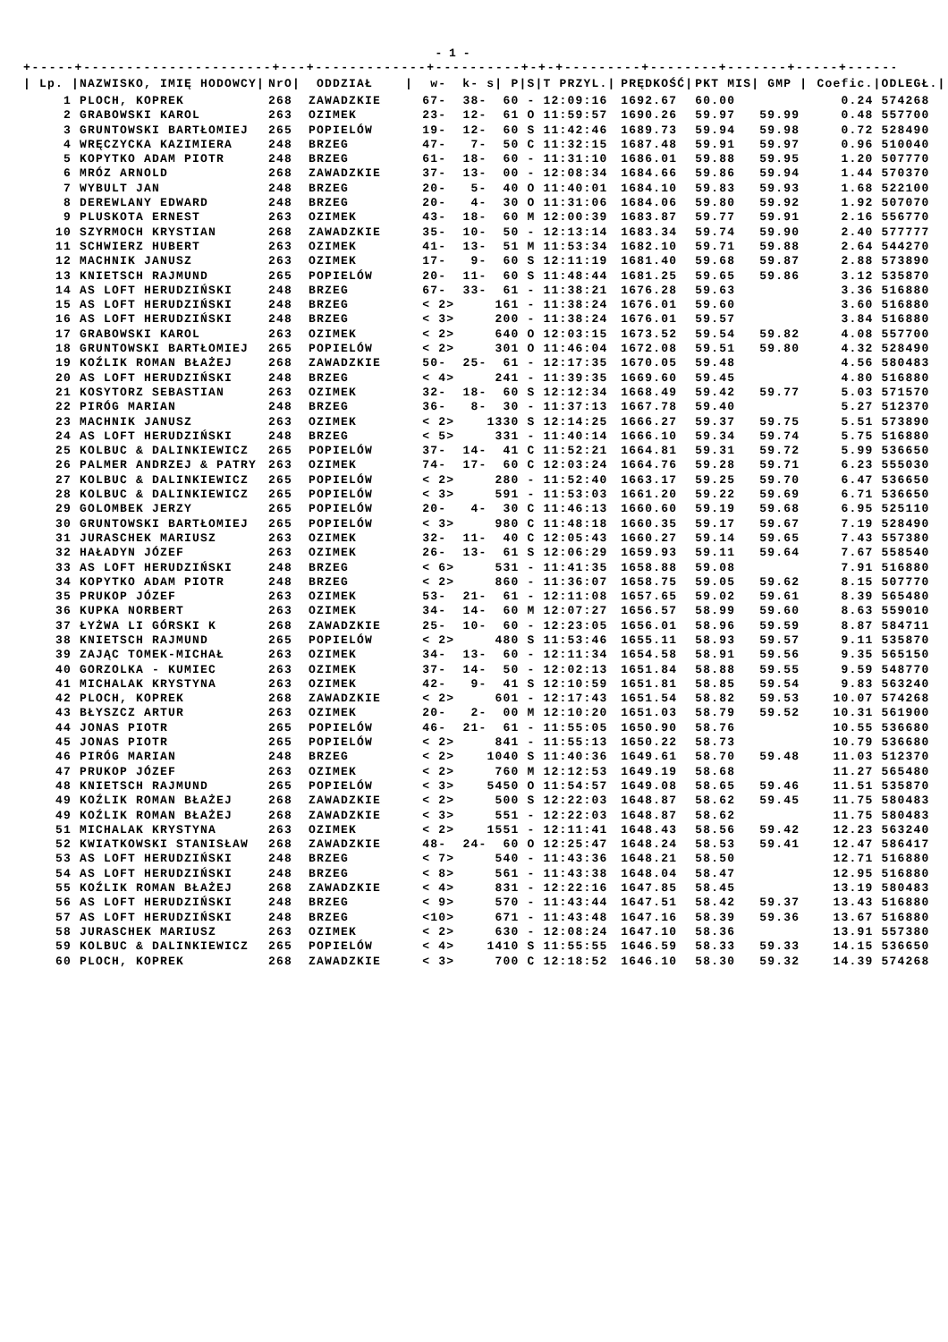- 1 -
+-----+----------------------+---+-------------+----------+-+-+---------+--------+-------+-----+-------+-------+
| / Lp. / | NAZWISKO, IMIĘ HODOWCY/ | NrO/ | ODDZIAŁ / | w- k- s/ | | | P/ | S/ | T PRZYL./ | PRĘDKOŚĆ/ | PKT MIS/ | GMP / | Coefic./ | ODLEGŁ./ |
| --- | --- | --- | --- | --- | --- | --- | --- | --- | --- | --- | --- | --- | --- | --- |
| 1 | PLOCH, KOPREK | 268 | ZAWADZKIE | 67- | 38- | 6 | 0 | - | 12:09:16 | 1692.67 | 60.00 | | 0.24 | 574268 |
| 2 | GRABOWSKI KAROL | 263 | OZIMEK | 23- | 12- | 6 | 1 | O | 11:59:57 | 1690.26 | 59.97 | 59.99 | 0.48 | 557700 |
| 3 | GRUNTOWSKI BARTŁOMIEJ | 265 | POPIELÓW | 19- | 12- | 6 | 0 | S | 11:42:46 | 1689.73 | 59.94 | 59.98 | 0.72 | 528490 |
| 4 | WRĘCZYCKA KAZIMIERA | 248 | BRZEG | 47- | 7- | 5 | 0 | C | 11:32:15 | 1687.48 | 59.91 | 59.97 | 0.96 | 510040 |
| 5 | KOPYTKO ADAM PIOTR | 248 | BRZEG | 61- | 18- | 6 | 0 | - | 11:31:10 | 1686.01 | 59.88 | 59.95 | 1.20 | 507770 |
| 6 | MRÓZ ARNOLD | 268 | ZAWADZKIE | 37- | 13- | 0 | 0 | - | 12:08:34 | 1684.66 | 59.86 | 59.94 | 1.44 | 570370 |
| 7 | WYBULT JAN | 248 | BRZEG | 20- | 5- | 4 | 0 | O | 11:40:01 | 1684.10 | 59.83 | 59.93 | 1.68 | 522100 |
| 8 | DEREWLANY EDWARD | 248 | BRZEG | 20- | 4- | 3 | 0 | O | 11:31:06 | 1684.06 | 59.80 | 59.92 | 1.92 | 507070 |
| 9 | PLUSKOTA ERNEST | 263 | OZIMEK | 43- | 18- | 6 | 0 | M | 12:00:39 | 1683.87 | 59.77 | 59.91 | 2.16 | 556770 |
| 10 | SZYRMOCH KRYSTIAN | 268 | ZAWADZKIE | 35- | 10- | 5 | 0 | - | 12:13:14 | 1683.34 | 59.74 | 59.90 | 2.40 | 577777 |
| 11 | SCHWIERZ HUBERT | 263 | OZIMEK | 41- | 13- | 5 | 1 | M | 11:53:34 | 1682.10 | 59.71 | 59.88 | 2.64 | 544270 |
| 12 | MACHNIK JANUSZ | 263 | OZIMEK | 17- | 9- | 6 | 0 | S | 12:11:19 | 1681.40 | 59.68 | 59.87 | 2.88 | 573890 |
| 13 | KNIETSCH RAJMUND | 265 | POPIELÓW | 20- | 11- | 6 | 0 | S | 11:48:44 | 1681.25 | 59.65 | 59.86 | 3.12 | 535870 |
| 14 | AS LOFT HERUDZIŃSKI | 248 | BRZEG | 67- | 33- | 6 | 1 | - | 11:38:21 | 1676.28 | 59.63 | | 3.36 | 516880 |
| 15 | AS LOFT HERUDZIŃSKI | 248 | BRZEG | < 2> | | 16 | 1 | - | 11:38:24 | 1676.01 | 59.60 | | 3.60 | 516880 |
| 16 | AS LOFT HERUDZIŃSKI | 248 | BRZEG | < 3> | | 20 | 0 | - | 11:38:24 | 1676.01 | 59.57 | | 3.84 | 516880 |
| 17 | GRABOWSKI KAROL | 263 | OZIMEK | < 2> | | 64 | 0 | O | 12:03:15 | 1673.52 | 59.54 | 59.82 | 4.08 | 557700 |
| 18 | GRUNTOWSKI BARTŁOMIEJ | 265 | POPIELÓW | < 2> | | 30 | 1 | O | 11:46:04 | 1672.08 | 59.51 | 59.80 | 4.32 | 528490 |
| 19 | KOŹLIK ROMAN BŁAŻEJ | 268 | ZAWADZKIE | 50- | 25- | 6 | 1 | - | 12:17:35 | 1670.05 | 59.48 | | 4.56 | 580483 |
| 20 | AS LOFT HERUDZIŃSKI | 248 | BRZEG | < 4> | | 24 | 1 | - | 11:39:35 | 1669.60 | 59.45 | | 4.80 | 516880 |
| 21 | KOSYTORZ SEBASTIAN | 263 | OZIMEK | 32- | 18- | 6 | 0 | S | 12:12:34 | 1668.49 | 59.42 | 59.77 | 5.03 | 571570 |
| 22 | PIRÓG MARIAN | 248 | BRZEG | 36- | 8- | 3 | 0 | - | 11:37:13 | 1667.78 | 59.40 | | 5.27 | 512370 |
| 23 | MACHNIK JANUSZ | 263 | OZIMEK | < 2> | | 133 | 0 | S | 12:14:25 | 1666.27 | 59.37 | 59.75 | 5.51 | 573890 |
| 24 | AS LOFT HERUDZIŃSKI | 248 | BRZEG | < 5> | | 33 | 1 | - | 11:40:14 | 1666.10 | 59.34 | 59.74 | 5.75 | 516880 |
| 25 | KOLBUC & DALINKIEWICZ | 265 | POPIELÓW | 37- | 14- | 4 | 1 | C | 11:52:21 | 1664.81 | 59.31 | 59.72 | 5.99 | 536650 |
| 26 | PALMER ANDRZEJ & PATRY | 263 | OZIMEK | 74- | 17- | 6 | 0 | C | 12:03:24 | 1664.76 | 59.28 | 59.71 | 6.23 | 555030 |
| 27 | KOLBUC & DALINKIEWICZ | 265 | POPIELÓW | < 2> | | 28 | 0 | - | 11:52:40 | 1663.17 | 59.25 | 59.70 | 6.47 | 536650 |
| 28 | KOLBUC & DALINKIEWICZ | 265 | POPIELÓW | < 3> | | 59 | 1 | - | 11:53:03 | 1661.20 | 59.22 | 59.69 | 6.71 | 536650 |
| 29 | GOLOMBEK JERZY | 265 | POPIELÓW | 20- | 4- | 3 | 0 | C | 11:46:13 | 1660.60 | 59.19 | 59.68 | 6.95 | 525110 |
| 30 | GRUNTOWSKI BARTŁOMIEJ | 265 | POPIELÓW | < 3> | | 98 | 0 | C | 11:48:18 | 1660.35 | 59.17 | 59.67 | 7.19 | 528490 |
| 31 | JURASCHEK MARIUSZ | 263 | OZIMEK | 32- | 11- | 4 | 0 | C | 12:05:43 | 1660.27 | 59.14 | 59.65 | 7.43 | 557380 |
| 32 | HAŁADYN JÓZEF | 263 | OZIMEK | 26- | 13- | 6 | 1 | S | 12:06:29 | 1659.93 | 59.11 | 59.64 | 7.67 | 558540 |
| 33 | AS LOFT HERUDZIŃSKI | 248 | BRZEG | < 6> | | 53 | 1 | - | 11:41:35 | 1658.88 | 59.08 | | 7.91 | 516880 |
| 34 | KOPYTKO ADAM PIOTR | 248 | BRZEG | < 2> | | 86 | 0 | - | 11:36:07 | 1658.75 | 59.05 | 59.62 | 8.15 | 507770 |
| 35 | PRUKOP JÓZEF | 263 | OZIMEK | 53- | 21- | 6 | 1 | - | 12:11:08 | 1657.65 | 59.02 | 59.61 | 8.39 | 565480 |
| 36 | KUPKA NORBERT | 263 | OZIMEK | 34- | 14- | 6 | 0 | M | 12:07:27 | 1656.57 | 58.99 | 59.60 | 8.63 | 559010 |
| 37 | ŁYŻWA LI GÓRSKI K | 268 | ZAWADZKIE | 25- | 10- | 6 | 0 | - | 12:23:05 | 1656.01 | 58.96 | 59.59 | 8.87 | 584711 |
| 38 | KNIETSCH RAJMUND | 265 | POPIELÓW | < 2> | | 48 | 0 | S | 11:53:46 | 1655.11 | 58.93 | 59.57 | 9.11 | 535870 |
| 39 | ZAJĄC TOMEK-MICHAŁ | 263 | OZIMEK | 34- | 13- | 6 | 0 | - | 12:11:34 | 1654.58 | 58.91 | 59.56 | 9.35 | 565150 |
| 40 | GORZOLKA - KUMIEC | 263 | OZIMEK | 37- | 14- | 5 | 0 | - | 12:02:13 | 1651.84 | 58.88 | 59.55 | 9.59 | 548770 |
| 41 | MICHALAK KRYSTYNA | 263 | OZIMEK | 42- | 9- | 4 | 1 | S | 12:10:59 | 1651.81 | 58.85 | 59.54 | 9.83 | 563240 |
| 42 | PLOCH, KOPREK | 268 | ZAWADZKIE | < 2> | | 60 | 1 | - | 12:17:43 | 1651.54 | 58.82 | 59.53 | 10.07 | 574268 |
| 43 | BŁYSZCZ ARTUR | 263 | OZIMEK | 20- | 2- | 0 | 0 | M | 12:10:20 | 1651.03 | 58.79 | 59.52 | 10.31 | 561900 |
| 44 | JONAS PIOTR | 265 | POPIELÓW | 46- | 21- | 6 | 1 | - | 11:55:05 | 1650.90 | 58.76 | | 10.55 | 536680 |
| 45 | JONAS PIOTR | 265 | POPIELÓW | < 2> | | 84 | 1 | - | 11:55:13 | 1650.22 | 58.73 | | 10.79 | 536680 |
| 46 | PIRÓG MARIAN | 248 | BRZEG | < 2> | | 104 | 0 | S | 11:40:36 | 1649.61 | 58.70 | 59.48 | 11.03 | 512370 |
| 47 | PRUKOP JÓZEF | 263 | OZIMEK | < 2> | | 76 | 0 | M | 12:12:53 | 1649.19 | 58.68 | | 11.27 | 565480 |
| 48 | KNIETSCH RAJMUND | 265 | POPIELÓW | < 3> | | 545 | 0 | O | 11:54:57 | 1649.08 | 58.65 | 59.46 | 11.51 | 535870 |
| 49 | KOŹLIK ROMAN BŁAŻEJ | 268 | ZAWADZKIE | < 2> | | 50 | 0 | S | 12:22:03 | 1648.87 | 58.62 | 59.45 | 11.75 | 580483 |
| 49 | KOŹLIK ROMAN BŁAŻEJ | 268 | ZAWADZKIE | < 3> | | 55 | 1 | - | 12:22:03 | 1648.87 | 58.62 | | 11.75 | 580483 |
| 51 | MICHALAK KRYSTYNA | 263 | OZIMEK | < 2> | | 155 | 1 | - | 12:11:41 | 1648.43 | 58.56 | 59.42 | 12.23 | 563240 |
| 52 | KWIATKOWSKI STANISŁAW | 268 | ZAWADZKIE | 48- | 24- | 6 | 0 | O | 12:25:47 | 1648.24 | 58.53 | 59.41 | 12.47 | 586417 |
| 53 | AS LOFT HERUDZIŃSKI | 248 | BRZEG | < 7> | | 54 | 0 | - | 11:43:36 | 1648.21 | 58.50 | | 12.71 | 516880 |
| 54 | AS LOFT HERUDZIŃSKI | 248 | BRZEG | < 8> | | 56 | 1 | - | 11:43:38 | 1648.04 | 58.47 | | 12.95 | 516880 |
| 55 | KOŹLIK ROMAN BŁAŻEJ | 268 | ZAWADZKIE | < 4> | | 83 | 1 | - | 12:22:16 | 1647.85 | 58.45 | | 13.19 | 580483 |
| 56 | AS LOFT HERUDZIŃSKI | 248 | BRZEG | < 9> | | 57 | 0 | - | 11:43:44 | 1647.51 | 58.42 | 59.37 | 13.43 | 516880 |
| 57 | AS LOFT HERUDZIŃSKI | 248 | BRZEG | <10> | | 67 | 1 | - | 11:43:48 | 1647.16 | 58.39 | 59.36 | 13.67 | 516880 |
| 58 | JURASCHEK MARIUSZ | 263 | OZIMEK | < 2> | | 63 | 0 | - | 12:08:24 | 1647.10 | 58.36 | | 13.91 | 557380 |
| 59 | KOLBUC & DALINKIEWICZ | 265 | POPIELÓW | < 4> | | 141 | 0 | S | 11:55:55 | 1646.59 | 58.33 | 59.33 | 14.15 | 536650 |
| 60 | PLOCH, KOPREK | 268 | ZAWADZKIE | < 3> | | 70 | 0 | C | 12:18:52 | 1646.10 | 58.30 | 59.32 | 14.39 | 574268 |